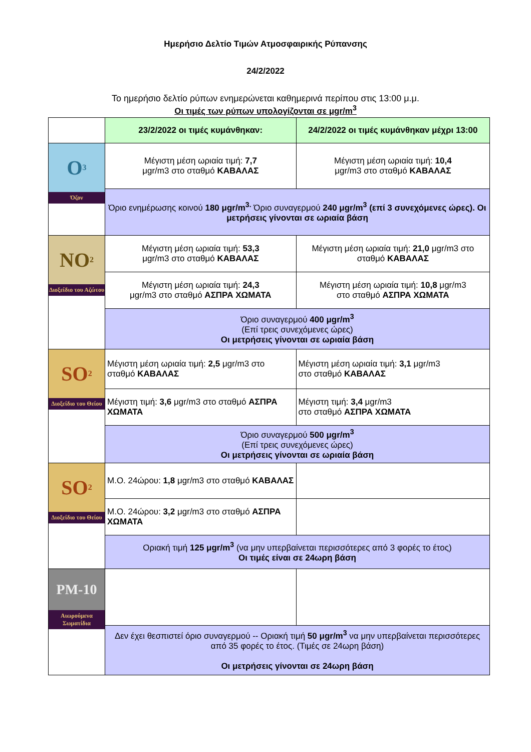Ημερήσιο Δελτίο Τιμών Ατμοσφαιρικής Ρύπανσης
24/2/2022
Το ημερήσιο δελτίο ρύπων ενημερώνεται καθημερινά περίπου στις 13:00 μ.μ.
Οι τιμές των ρύπων υπολογίζονται σε μgr/m<sup>3</sup>
| | 23/2/2022 οι τιμές κυμάνθηκαν: | 24/2/2022 οι τιμές κυμάνθηκαν μέχρι 13:00 |
| O<sub>3</sub> Όζον | Μέγιστη μέση ωριαία τιμή: 7,7 μgr/m3 στο σταθμό ΚΑΒΑΛΑΣ | Μέγιστη μέση ωριαία τιμή: 10,4 μgr/m3 στο σταθμό ΚΑΒΑΛΑΣ |
| | Όριο ενημέρωσης κοινού 180 μgr/m<sup>3.</sup> Όριο συναγερμού 240 μgr/m<sup>3</sup> (επί 3 συνεχόμενες ώρες). Οι μετρήσεις γίνονται σε ωριαία βάση | |
| NO<sub>2</sub> Διοξείδιο του Αζώτου | Μέγιστη μέση ωριαία τιμή: 53,3 μgr/m3 στο σταθμό ΚΑΒΑΛΑΣ | Μέγιστη μέση ωριαία τιμή: 21,0 μgr/m3 στο σταθμό ΚΑΒΑΛΑΣ |
| | Μέγιστη μέση ωριαία τιμή: 24,3 μgr/m3 στο σταθμό ΑΣΠΡΑ ΧΩΜΑΤΑ | Μέγιστη μέση ωριαία τιμή: 10,8 μgr/m3 στο σταθμό ΑΣΠΡΑ ΧΩΜΑΤΑ |
| | Όριο συναγερμού 400 μgr/m<sup>3</sup> (Επί τρεις συνεχόμενες ώρες) Οι μετρήσεις γίνονται σε ωριαία βάση | |
| SO<sub>2</sub> Διοξείδιο του Θείου | Μέγιστη μέση ωριαία τιμή: 2,5 μgr/m3 στο σταθμό ΚΑΒΑΛΑΣ | Μέγιστη μέση ωριαία τιμή: 3,1 μgr/m3 στο σταθμό ΚΑΒΑΛΑΣ |
| | Μέγιστη τιμή: 3,6 μgr/m3 στο σταθμό ΑΣΠΡΑ ΧΩΜΑΤΑ | Μέγιστη τιμή: 3,4 μgr/m3 στο σταθμό ΑΣΠΡΑ ΧΩΜΑΤΑ |
| | Όριο συναγερμού 500 μgr/m<sup>3</sup> (Επί τρεις συνεχόμενες ώρες) Οι μετρήσεις γίνονται σε ωριαία βάση | |
| SO<sub>2</sub> Διοξείδιο του Θείου | Μ.Ο. 24ώρου: 1,8 μgr/m3 στο σταθμό ΚΑΒΑΛΑΣ | |
| | Μ.Ο. 24ώρου: 3,2 μgr/m3 στο σταθμό ΑΣΠΡΑ ΧΩΜΑΤΑ | |
| | Οριακή τιμή 125 μgr/m<sup>3</sup> (να μην υπερβαίνεται περισσότερες από 3 φορές το έτος) Οι τιμές είναι σε 24ωρη βάση | |
| PM-10 Αιωρούμενα Σωματίδια | | |
| | Δεν έχει θεσπιστεί όριο συναγερμού -- Οριακή τιμή 50 μgr/m<sup>3</sup> να μην υπερβαίνεται περισσότερες από 35 φορές το έτος. (Τιμές σε 24ωρη βάση) Οι μετρήσεις γίνονται σε 24ωρη βάση | |